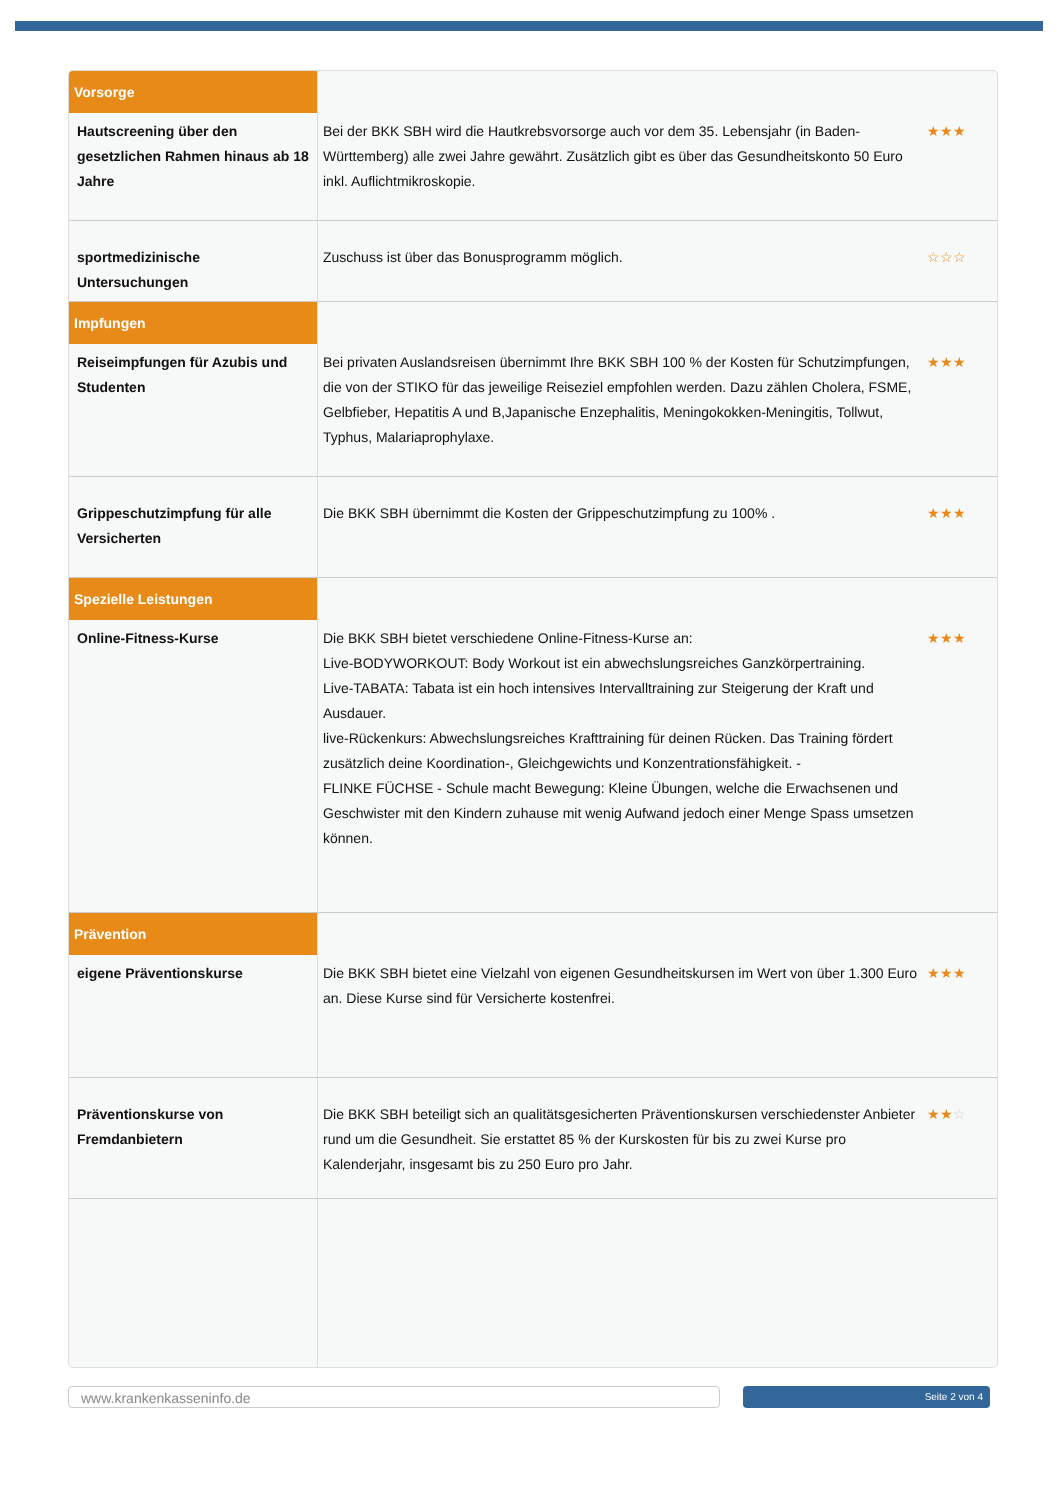| Vorsorge | | |
| Hautscreening über den gesetzlichen Rahmen hinaus ab 18 Jahre | Bei der BKK SBH wird die Hautkrebsvorsorge auch vor dem 35. Lebensjahr (in Baden-Württemberg) alle zwei Jahre gewährt. Zusätzlich gibt es über das Gesundheitskonto 50 Euro inkl. Auflichtmikroskopie. | ★★★ |
| sportmedizinische Untersuchungen | Zuschuss ist über das Bonusprogramm möglich. | ☆☆☆ |
| Impfungen | | |
| Reiseimpfungen für Azubis und Studenten | Bei privaten Auslandsreisen übernimmt Ihre BKK SBH 100 % der Kosten für Schutzimpfungen, die von der STIKO für das jeweilige Reiseziel empfohlen werden. Dazu zählen Cholera, FSME, Gelbfieber, Hepatitis A und B,Japanische Enzephalitis, Meningokokken-Meningitis, Tollwut, Typhus, Malariaprophylaxe. | ★★★ |
| Grippeschutzimpfung für alle Versicherten | Die BKK SBH übernimmt die Kosten der Grippeschutzimpfung zu 100% . | ★★★ |
| Spezielle Leistungen | | |
| Online-Fitness-Kurse | Die BKK SBH bietet verschiedene Online-Fitness-Kurse an: Live-BODYWORKOUT: Body Workout ist ein abwechslungsreiches Ganzkörpertraining. Live-TABATA: Tabata ist ein hoch intensives Intervalltraining zur Steigerung der Kraft und Ausdauer. live-Rückenkurs: Abwechslungsreiches Krafttraining für deinen Rücken. Das Training fördert zusätzlich deine Koordination-, Gleichgewichts und Konzentrationsfähigkeit. - FLINKE FÜCHSE - Schule macht Bewegung: Kleine Übungen, welche die Erwachsenen und Geschwister mit den Kindern zuhause mit wenig Aufwand jedoch einer Menge Spass umsetzen können. | ★★★ |
| Prävention | | |
| eigene Präventionskurse | Die BKK SBH bietet eine Vielzahl von eigenen Gesundheitskursen im Wert von über 1.300 Euro an. Diese Kurse sind für Versicherte kostenfrei. | ★★★ |
| Präventionskurse von Fremdanbietern | Die BKK SBH beteiligt sich an qualitätsgesicherten Präventionskursen verschiedenster Anbieter rund um die Gesundheit. Sie erstattet 85 % der Kurskosten für bis zu zwei Kurse pro Kalenderjahr, insgesamt bis zu 250 Euro pro Jahr. | ★★ ☆ |
www.krankenkasseninfo.de Seite 2 von 4